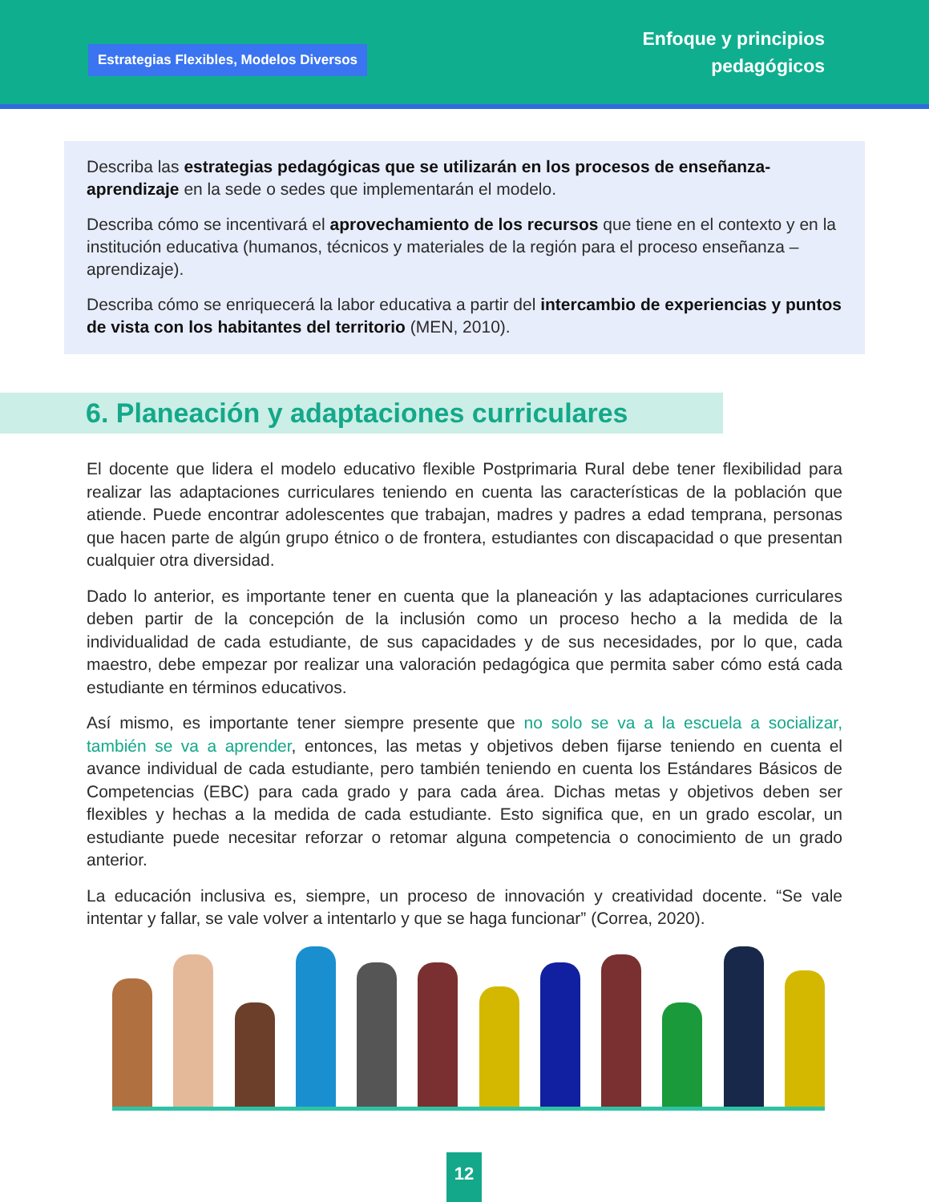Estrategias Flexibles, Modelos Diversos
Enfoque y principios
pedagógicos
Describa las estrategias pedagógicas que se utilizarán en los procesos de enseñanza-aprendizaje en la sede o sedes que implementarán el modelo.
Describa cómo se incentivará el aprovechamiento de los recursos que tiene en el contexto y en la institución educativa (humanos, técnicos y materiales de la región para el proceso enseñanza – aprendizaje).
Describa cómo se enriquecerá la labor educativa a partir del intercambio de experiencias y puntos de vista con los habitantes del territorio (MEN, 2010).
6. Planeación y adaptaciones curriculares
El docente que lidera el modelo educativo flexible Postprimaria Rural debe tener flexibilidad para realizar las adaptaciones curriculares teniendo en cuenta las características de la población que atiende. Puede encontrar adolescentes que trabajan, madres y padres a edad temprana, personas que hacen parte de algún grupo étnico o de frontera, estudiantes con discapacidad o que presentan cualquier otra diversidad.
Dado lo anterior, es importante tener en cuenta que la planeación y las adaptaciones curriculares deben partir de la concepción de la inclusión como un proceso hecho a la medida de la individualidad de cada estudiante, de sus capacidades y de sus necesidades, por lo que, cada maestro, debe empezar por realizar una valoración pedagógica que permita saber cómo está cada estudiante en términos educativos.
Así mismo, es importante tener siempre presente que no solo se va a la escuela a socializar, también se va a aprender, entonces, las metas y objetivos deben fijarse teniendo en cuenta el avance individual de cada estudiante, pero también teniendo en cuenta los Estándares Básicos de Competencias (EBC) para cada grado y para cada área. Dichas metas y objetivos deben ser flexibles y hechas a la medida de cada estudiante. Esto significa que, en un grado escolar, un estudiante puede necesitar reforzar o retomar alguna competencia o conocimiento de un grado anterior.
La educación inclusiva es, siempre, un proceso de innovación y creatividad docente. “Se vale intentar y fallar, se vale volver a intentarlo y que se haga funcionar” (Correa, 2020).
12